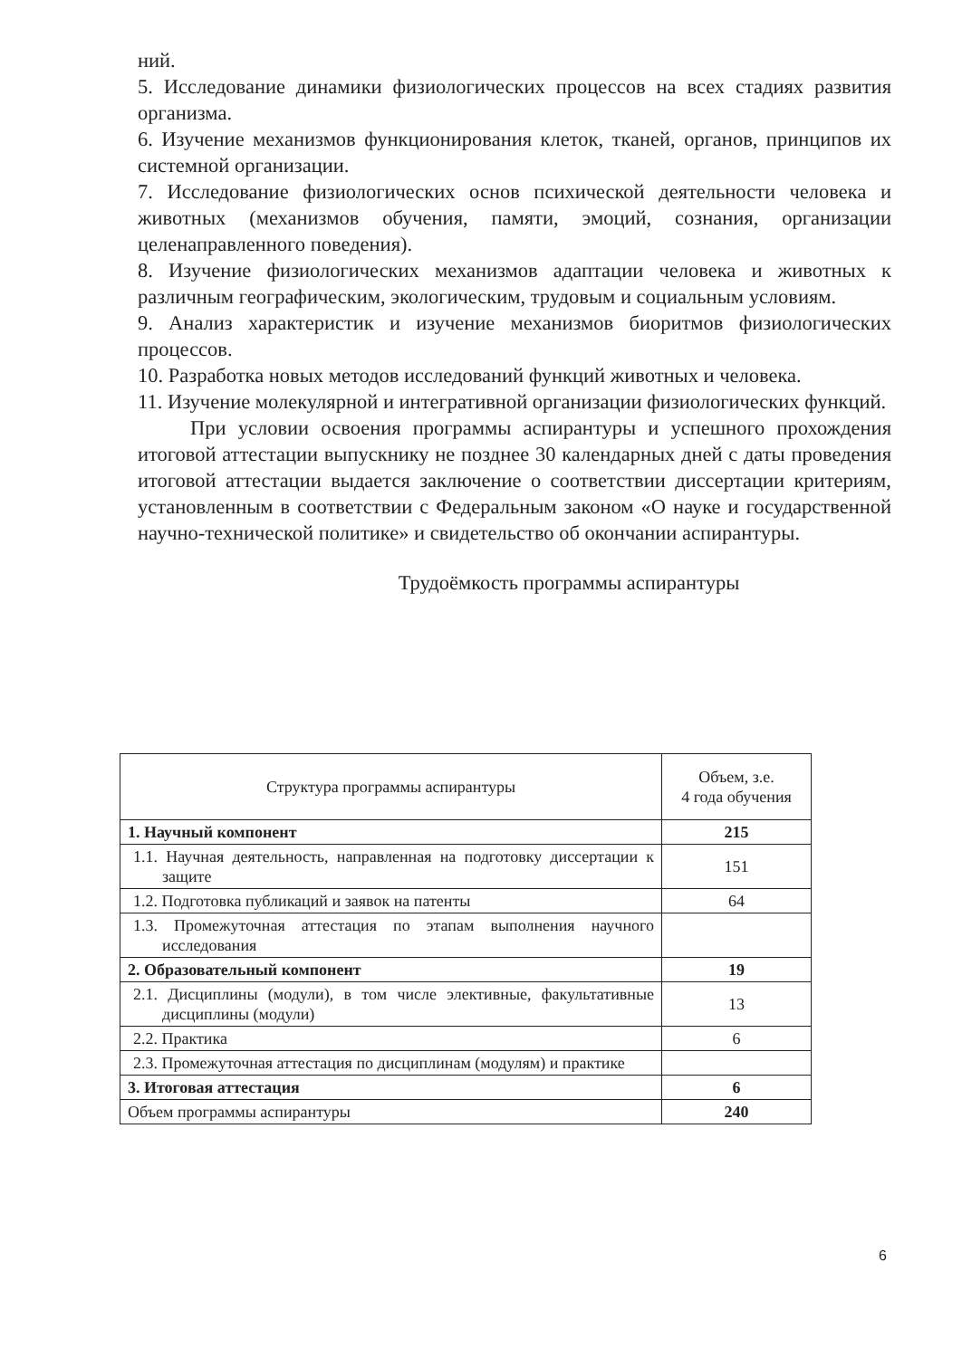ний.
5. Исследование динамики физиологических процессов на всех стадиях развития организма.
6. Изучение механизмов функционирования клеток, тканей, органов, принципов их системной организации.
7. Исследование физиологических основ психической деятельности человека и животных (механизмов обучения, памяти, эмоций, сознания, организации целенаправленного поведения).
8. Изучение физиологических механизмов адаптации человека и животных к различным географическим, экологическим, трудовым и социальным условиям.
9. Анализ характеристик и изучение механизмов биоритмов физиологических процессов.
10. Разработка новых методов исследований функций животных и человека.
11. Изучение молекулярной и интегративной организации физиологических функций.
При условии освоения программы аспирантуры и успешного прохождения итоговой аттестации выпускнику не позднее 30 календарных дней с даты проведения итоговой аттестации выдается заключение о соответствии диссертации критериям, установленным в соответствии с Федеральным законом «О науке и государственной научно-технической политике» и свидетельство об окончании аспирантуры.
Трудоёмкость программы аспирантуры
| Структура программы аспирантуры | Объем, з.е. 4 года обучения |
| --- | --- |
| 1. Научный компонент | 215 |
| 1.1. Научная деятельность, направленная на подготовку диссертации к защите | 151 |
| 1.2. Подготовка публикаций и заявок на патенты | 64 |
| 1.3. Промежуточная аттестация по этапам выполнения научного исследования | |
| 2. Образовательный компонент | 19 |
| 2.1. Дисциплины (модули), в том числе элективные, факультативные дисциплины (модули) | 13 |
| 2.2. Практика | 6 |
| 2.3. Промежуточная аттестация по дисциплинам (модулям) и практике | |
| 3. Итоговая аттестация | 6 |
| Объем программы аспирантуры | 240 |
6